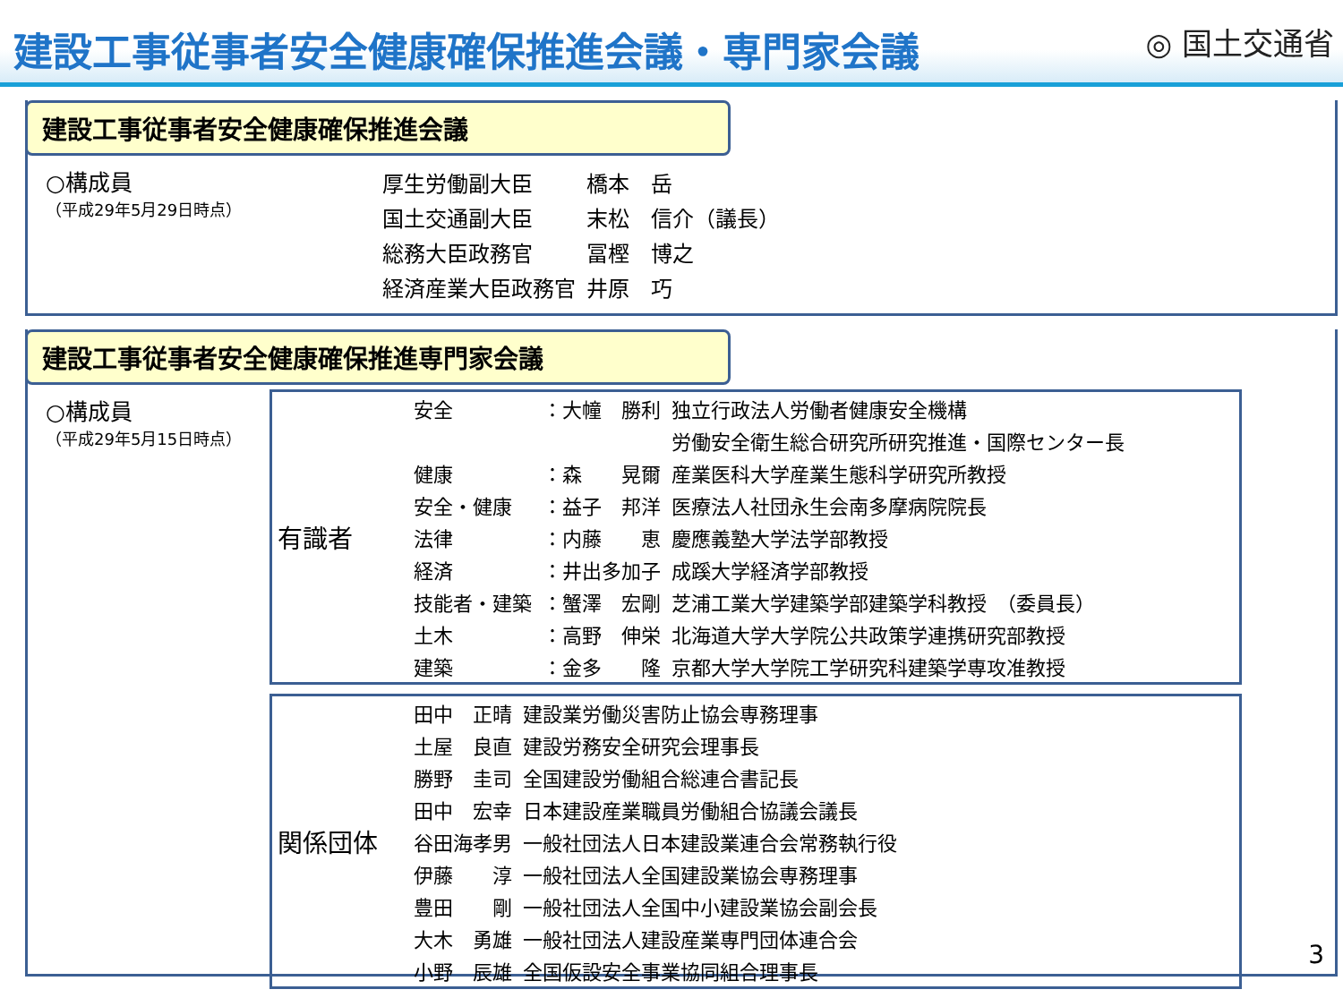建設工事従事者安全健康確保推進会議・専門家会議
◎ 国土交通省
建設工事従事者安全健康確保推進会議
○構成員
（平成29年5月29日時点）
| 厚生労働副大臣 | 橋本 岳 |
| 国土交通副大臣 | 末松 信介（議長） |
| 総務大臣政務官 | 冨樫 博之 |
| 経済産業大臣政務官 | 井原 巧 |
建設工事従事者安全健康確保推進専門家会議
○構成員
（平成29年5月15日時点）
| 有識者 | 安全 | ：大幢 勝利 | 独立行政法人労働者健康安全機構 |
| | | | 労働安全衛生総合研究所研究推進・国際センター長 |
| | 健康 | ：森 晃爾 | 産業医科大学産業生態科学研究所教授 |
| | 安全・健康 | ：益子 邦洋 | 医療法人社団永生会南多摩病院院長 |
| | 法律 | ：内藤 恵 | 慶應義塾大学法学部教授 |
| | 経済 | ：井出多加子 | 成蹊大学経済学部教授 |
| | 技能者・建築 | ：蟹澤 宏剛 | 芝浦工業大学建築学部建築学科教授 （委員長） |
| | 土木 | ：高野 伸栄 | 北海道大学大学院公共政策学連携研究部教授 |
| | 建築 | ：金多 隆 | 京都大学大学院工学研究科建築学専攻准教授 |
| 関係団体 | 田中 正晴 | 建設業労働災害防止協会専務理事 |
| | 土屋 良直 | 建設労務安全研究会理事長 |
| | 勝野 圭司 | 全国建設労働組合総連合書記長 |
| | 田中 宏幸 | 日本建設産業職員労働組合協議会議長 |
| | 谷田海孝男 | 一般社団法人日本建設業連合会常務執行役 |
| | 伊藤 淳 | 一般社団法人全国建設業協会専務理事 |
| | 豊田 剛 | 一般社団法人全国中小建設業協会副会長 |
| | 大木 勇雄 | 一般社団法人建設産業専門団体連合会 |
| | 小野 辰雄 | 全国仮設安全事業協同組合理事長 |
3